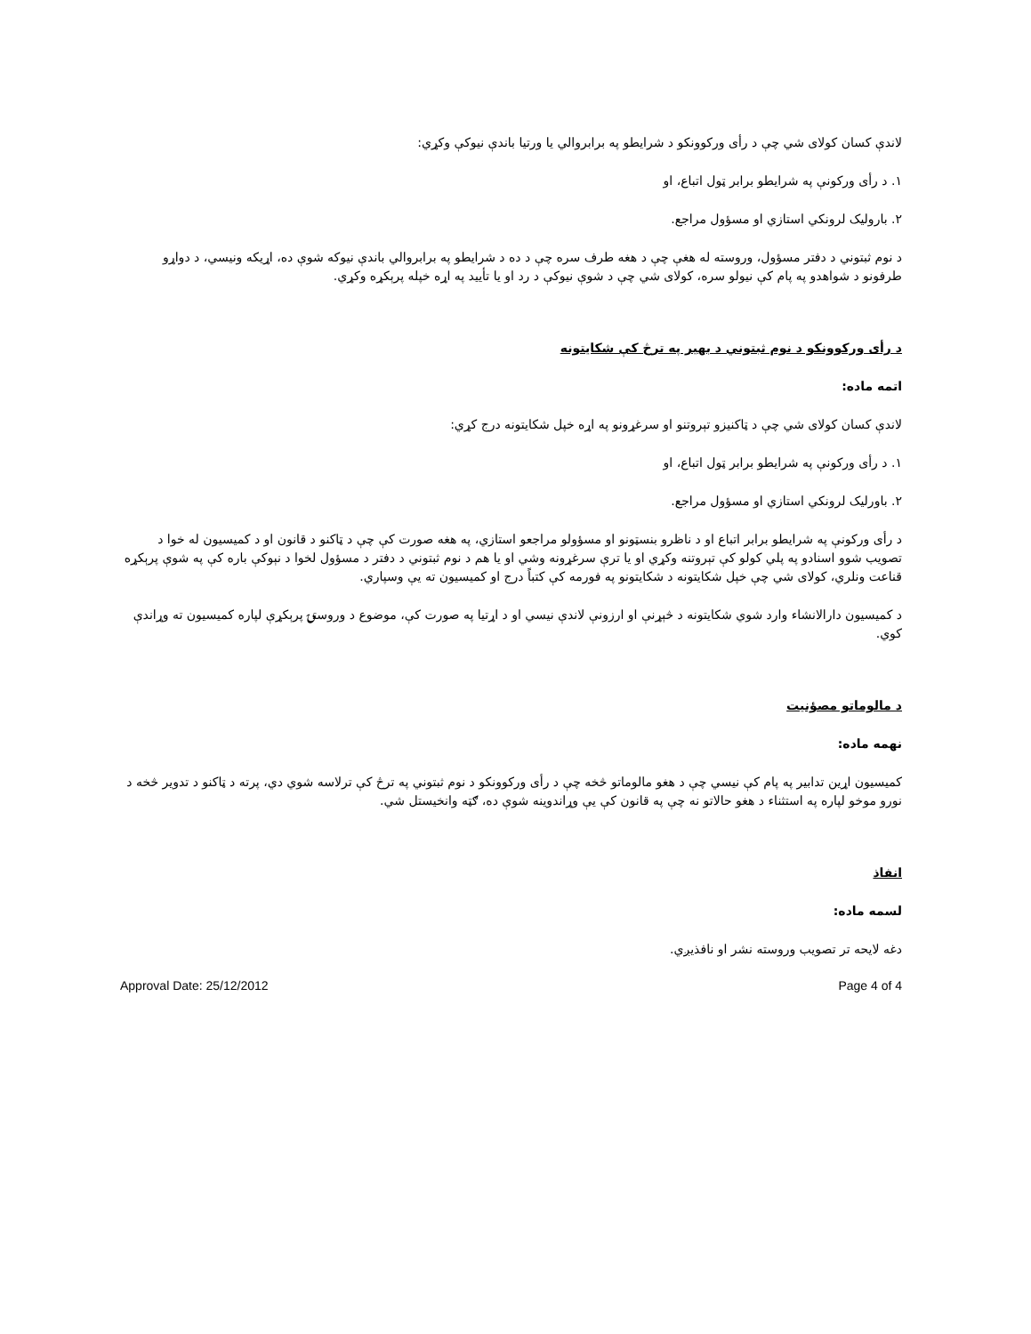لاندې کسان کولای شي چې د رأی ورکوونکو د شرایطو په برابروالي یا ورتیا باندې نیوکې وکړي:
۱. د رأی ورکونې په شرایطو برابر ټول اتباع، او
۲. باروليک لرونکي استازي او مسؤول مراجع.
د نوم ثبتوني د دفتر مسؤول، وروسته له هغې چې د هغه طرف سره چې د ده د شرايطو په برابروالي باندې نيوکه شوې ده، اړيکه ونيسي، د دواړو طرفونو د شواهدو په پام کې نيولو سره، کولای شي چې د شوې نيوکې د رد او يا تأييد په اړه خپله پرېکړه وکړي.
د رأی ورکوونکو د نوم ثبتوني د بهير په ترڅ کې شکايتونه
اتمه ماده:
لاندې کسان کولای شي چې د ټاکنيزو تېروتنو او سرغړونو په اړه خپل شکايتونه درج کړي:
۱. د رأی ورکونې په شرایطو برابر ټول اتباع، او
۲. باورليک لرونکي استازي او مسؤول مراجع.
د رأی ورکونې په شرايطو برابر اتباع او د ناظرو بنسټونو او مسؤولو مراجعو استازي، په هغه صورت کې چې د ټاکنو د قانون او د کميسيون له خوا د تصويب شوو اسنادو په پلي کولو کې تېروتنه وکړي او يا ترې سرغړونه وشي او يا هم د نوم ثبتوني د دفتر د مسؤول لخوا د نېوکې باره کې په شوې پرېکړه قناعت ونلري، کولای شي چې خپل شکايتونه د شکايتونو په فورمه کې کتباً درج او کميسيون ته يې وسپاري.
د کميسيون دارالانشاء وارد شوي شکايتونه د څېړنې او ارزونې لاندې نيسي او د اړتيا په صورت کې، موضوع د وروستۍ پرېکړې لپاره کميسيون ته وړاندې کوي.
د مالوماتو مصؤنيت
نهمه ماده:
کميسيون اړين تدابير په پام کې نيسي چې د هغو مالوماتو څخه چې د رأی ورکوونکو د نوم ثبتوني په ترڅ کې ترلاسه شوي دي، پرته د ټاکنو د تدوير څخه د نورو موخو لپاره په استثناء د هغو حالاتو نه چې په قانون کې يې وړاندوينه شوې ده، ګټه وانخيستل شي.
انفاذ
لسمه ماده:
دغه لايحه تر تصويب وروسته نشر او نافذيږي.
Approval Date: 25/12/2012 Page 4 of 4